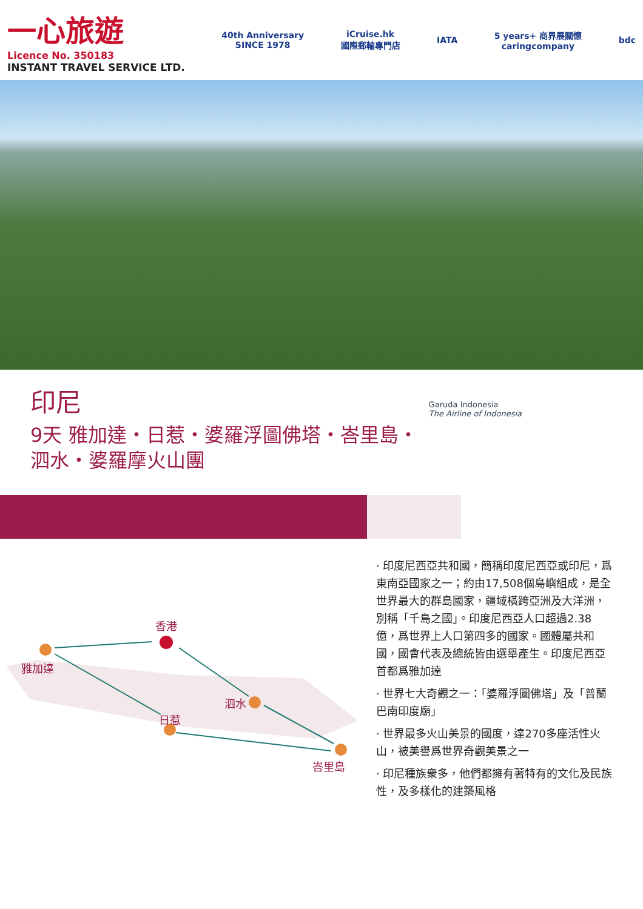一心旅遊
Licence No. 350183
INSTANT TRAVEL SERVICE LTD.
40th Anniversary
SINCE 1978
iCruise.hk
國際郵輪專門店
IATA
5 years+ 商界展關懷
caringcompany
bdc
印尼
9天 雅加達・日惹・婆羅浮圖佛塔・峇里島・
泗水・婆羅摩火山團
Garuda Indonesia
The Airline of Indonesia
香港
雅加達
日惹
泗水
峇里島
· 印度尼西亞共和國，簡稱印度尼西亞或印尼，爲東南亞國家之一；約由17,508個島嶼組成，是全世界最大的群島國家，疆域橫跨亞洲及大洋洲，別稱「千島之國」。印度尼西亞人口超過2.38億，爲世界上人口第四多的國家。國體屬共和國，國會代表及總統皆由選舉產生。印度尼西亞首都爲雅加達
· 世界七大奇觀之一：「婆羅浮圖佛塔」及「普蘭巴南印度廟」
· 世界最多火山美景的國度，達270多座活性火山，被美譽爲世界奇觀美景之一
· 印尼種族衆多，他們都擁有著特有的文化及民族性，及多樣化的建築風格